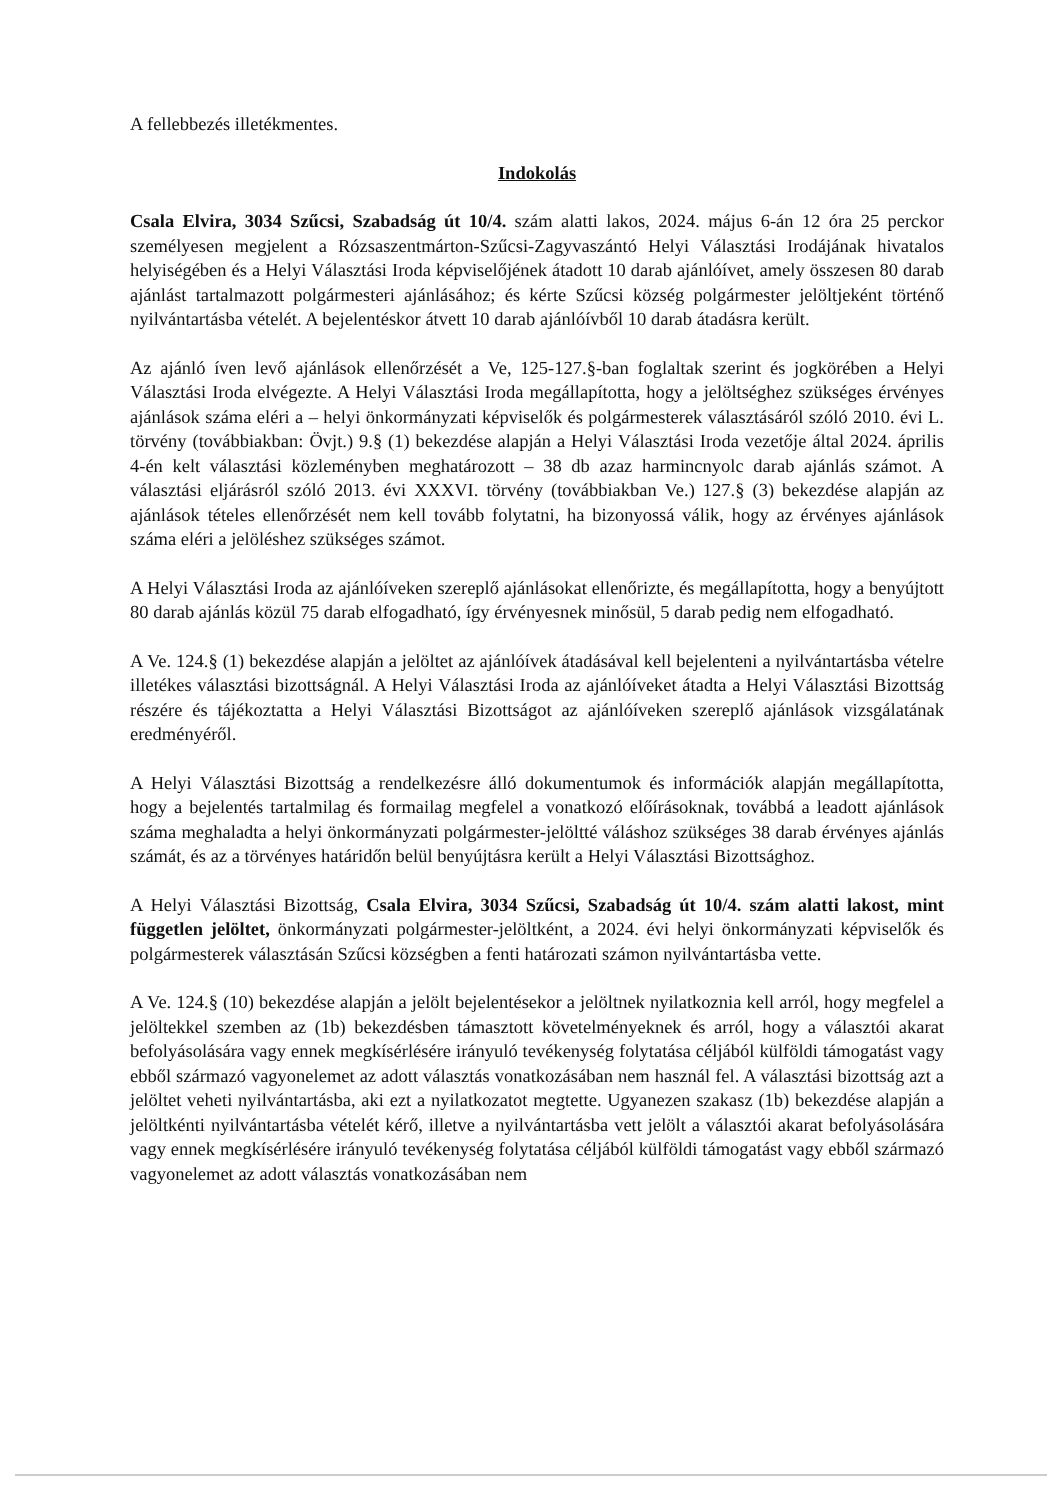A fellebbezés illetékmentes.
Indokolás
Csala Elvira, 3034 Szűcsi, Szabadság út 10/4. szám alatti lakos, 2024. május 6-án 12 óra 25 perckor személyesen megjelent a Rózsaszentmárton-Szűcsi-Zagyvaszántó Helyi Választási Irodájának hivatalos helyiségében és a Helyi Választási Iroda képviselőjének átadott 10 darab ajánlóívet, amely összesen 80 darab ajánlást tartalmazott polgármesteri ajánlásához; és kérte Szűcsi község polgármester jelöltjeként történő nyilvántartásba vételét. A bejelentéskor átvett 10 darab ajánlóívből 10 darab átadásra került.
Az ajánló íven levő ajánlások ellenőrzését a Ve, 125-127.§-ban foglaltak szerint és jogkörében a Helyi Választási Iroda elvégezte. A Helyi Választási Iroda megállapította, hogy a jelöltséghez szükséges érvényes ajánlások száma eléri a – helyi önkormányzati képviselők és polgármesterek választásáról szóló 2010. évi L. törvény (továbbiakban: Övjt.) 9.§ (1) bekezdése alapján a Helyi Választási Iroda vezetője által 2024. április 4-én kelt választási közleményben meghatározott – 38 db azaz harmincnyolc darab ajánlás számot. A választási eljárásról szóló 2013. évi XXXVI. törvény (továbbiakban Ve.) 127.§ (3) bekezdése alapján az ajánlások tételes ellenőrzését nem kell tovább folytatni, ha bizonyossá válik, hogy az érvényes ajánlások száma eléri a jelöléshez szükséges számot.
A Helyi Választási Iroda az ajánlóíveken szereplő ajánlásokat ellenőrizte, és megállapította, hogy a benyújtott 80 darab ajánlás közül 75 darab elfogadható, így érvényesnek minősül, 5 darab pedig nem elfogadható.
A Ve. 124.§ (1) bekezdése alapján a jelöltet az ajánlóívek átadásával kell bejelenteni a nyilvántartásba vételre illetékes választási bizottságnál. A Helyi Választási Iroda az ajánlóíveket átadta a Helyi Választási Bizottság részére és tájékoztatta a Helyi Választási Bizottságot az ajánlóíveken szereplő ajánlások vizsgálatának eredményéről.
A Helyi Választási Bizottság a rendelkezésre álló dokumentumok és információk alapján megállapította, hogy a bejelentés tartalmilag és formailag megfelel a vonatkozó előírásoknak, továbbá a leadott ajánlások száma meghaladta a helyi önkormányzati polgármester-jelöltté váláshoz szükséges 38 darab érvényes ajánlás számát, és az a törvényes határidőn belül benyújtásra került a Helyi Választási Bizottsághoz.
A Helyi Választási Bizottság, Csala Elvira, 3034 Szűcsi, Szabadság út 10/4. szám alatti lakost, mint független jelöltet, önkormányzati polgármester-jelöltként, a 2024. évi helyi önkormányzati képviselők és polgármesterek választásán Szűcsi községben a fenti határozati számon nyilvántartásba vette.
A Ve. 124.§ (10) bekezdése alapján a jelölt bejelentésekor a jelöltnek nyilatkoznia kell arról, hogy megfelel a jelöltekkel szemben az (1b) bekezdésben támasztott követelményeknek és arról, hogy a választói akarat befolyásolására vagy ennek megkísérlésére irányuló tevékenység folytatása céljából külföldi támogatást vagy ebből származó vagyonelemet az adott választás vonatkozásában nem használ fel. A választási bizottság azt a jelöltet veheti nyilvántartásba, aki ezt a nyilatkozatot megtette. Ugyanezen szakasz (1b) bekezdése alapján a jelöltkénti nyilvántartásba vételét kérő, illetve a nyilvántartásba vett jelölt a választói akarat befolyásolására vagy ennek megkísérlésére irányuló tevékenység folytatása céljából külföldi támogatást vagy ebből származó vagyonelemet az adott választás vonatkozásában nem